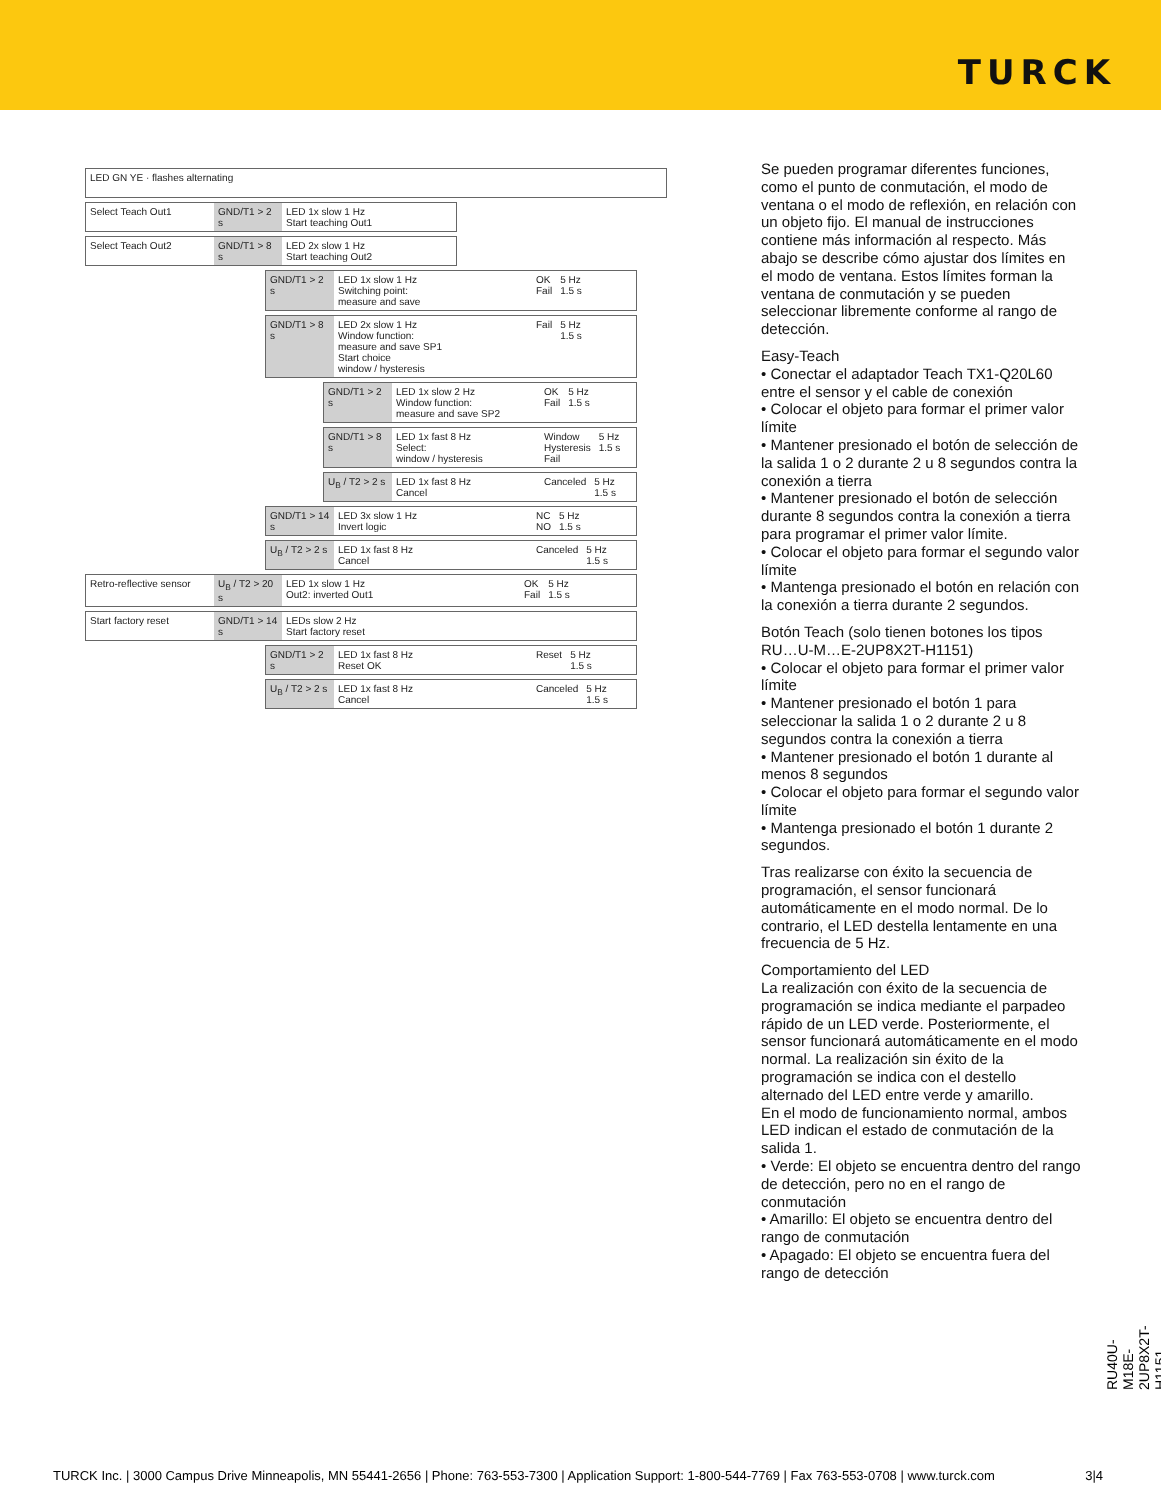TURCK
LED GN YE · flashes alternating
Select Teach Out1 GND/T1 > 2 s
LED 1x slow 1 Hz
Start teaching Out1
Select Teach Out2 GND/T1 > 8 s
LED 2x slow 1 Hz
Start teaching Out2
GND/T1 > 2 s
LED 1x slow 1 Hz
Switching point:
measure and save
OK
Fail
5 Hz
1.5 s
GND/T1 > 8 s
LED 2x slow 1 Hz
Window function:
measure and save SP1
Start choice
window / hysteresis
Fail 5 Hz
1.5 s
GND/T1 > 2 s
LED 1x slow 2 Hz
Window function:
measure and save SP2
OK
Fail
5 Hz
1.5 s
GND/T1 > 8 s
LED 1x fast 8 Hz
Select:
window / hysteresis
Window
Hysteresis
Fail
5 Hz
1.5 s
U<sub>B</sub> / T2 > 2 s
LED 1x fast 8 Hz
Cancel
Canceled 5 Hz
1.5 s
GND/T1 > 14 s
LED 3x slow 1 Hz
Invert logic
NC
NO
5 Hz
1.5 s
U<sub>B</sub> / T2 > 2 s
LED 1x fast 8 Hz
Cancel
Canceled 5 Hz
1.5 s
Retro-reflective sensor
U<sub>B</sub> / T2 > 20 s
LED 1x slow 1 Hz
Out2: inverted Out1
OK
Fail
5 Hz
1.5 s
Start factory reset GND/T1 > 14 s
LEDs slow 2 Hz
Start factory reset
GND/T1 > 2 s
LED 1x fast 8 Hz
Reset OK
Reset 5 Hz
1.5 s
U<sub>B</sub> / T2 > 2 s
LED 1x fast 8 Hz
Cancel
Canceled 5 Hz
1.5 s
Se pueden programar diferentes funciones, como el punto de conmutación, el modo de ventana o el modo de reflexión, en relación con un objeto fijo. El manual de instrucciones contiene más información al respecto. Más abajo se describe cómo ajustar dos límites en el modo de ventana. Estos límites forman la ventana de conmutación y se pueden seleccionar libremente conforme al rango de detección.
Easy-Teach
• Conectar el adaptador Teach TX1-Q20L60 entre el sensor y el cable de conexión
• Colocar el objeto para formar el primer valor límite
• Mantener presionado el botón de selección de la salida 1 o 2 durante 2 u 8 segundos contra la conexión a tierra
• Mantener presionado el botón de selección durante 8 segundos contra la conexión a tierra para programar el primer valor límite.
• Colocar el objeto para formar el segundo valor límite
• Mantenga presionado el botón en relación con la conexión a tierra durante 2 segundos.
Botón Teach (solo tienen botones los tipos RU…U-M…E-2UP8X2T-H1151)
• Colocar el objeto para formar el primer valor límite
• Mantener presionado el botón 1 para seleccionar la salida 1 o 2 durante 2 u 8 segundos contra la conexión a tierra
• Mantener presionado el botón 1 durante al menos 8 segundos
• Colocar el objeto para formar el segundo valor límite
• Mantenga presionado el botón 1 durante 2 segundos.
Tras realizarse con éxito la secuencia de programación, el sensor funcionará automáticamente en el modo normal. De lo contrario, el LED destella lentamente en una frecuencia de 5 Hz.
Comportamiento del LED
La realización con éxito de la secuencia de programación se indica mediante el parpadeo rápido de un LED verde. Posteriormente, el sensor funcionará automáticamente en el modo normal. La realización sin éxito de la programación se indica con el destello alternado del LED entre verde y amarillo.
En el modo de funcionamiento normal, ambos LED indican el estado de conmutación de la salida 1.
• Verde: El objeto se encuentra dentro del rango de detección, pero no en el rango de conmutación
• Amarillo: El objeto se encuentra dentro del rango de conmutación
• Apagado: El objeto se encuentra fuera del rango de detección
RU40U-M18E-2UP8X2T-H1151
TURCK Inc. | 3000 Campus Drive Minneapolis, MN 55441-2656 | Phone: 763-553-7300 | Application Support: 1-800-544-7769 | Fax 763-553-0708 | www.turck.com 3|4